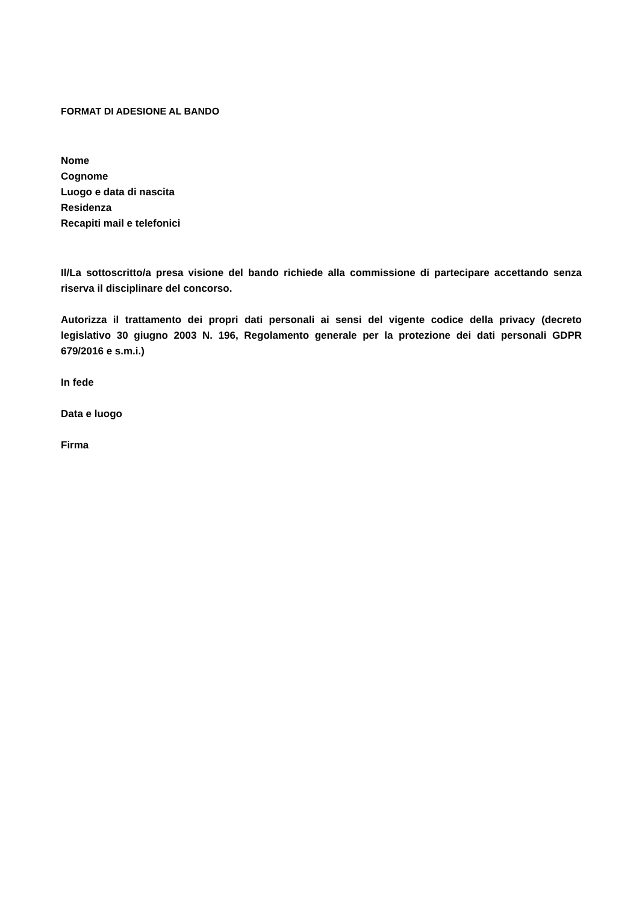FORMAT DI ADESIONE AL BANDO
Nome
Cognome
Luogo e data di nascita
Residenza
Recapiti mail e telefonici
Il/La sottoscritto/a presa visione del bando richiede alla commissione di partecipare accettando senza riserva il disciplinare del concorso.
Autorizza il trattamento dei propri dati personali ai sensi del vigente codice della privacy (decreto legislativo 30 giugno 2003 N. 196, Regolamento generale per la protezione dei dati personali GDPR 679/2016 e s.m.i.)
In fede
Data e luogo
Firma